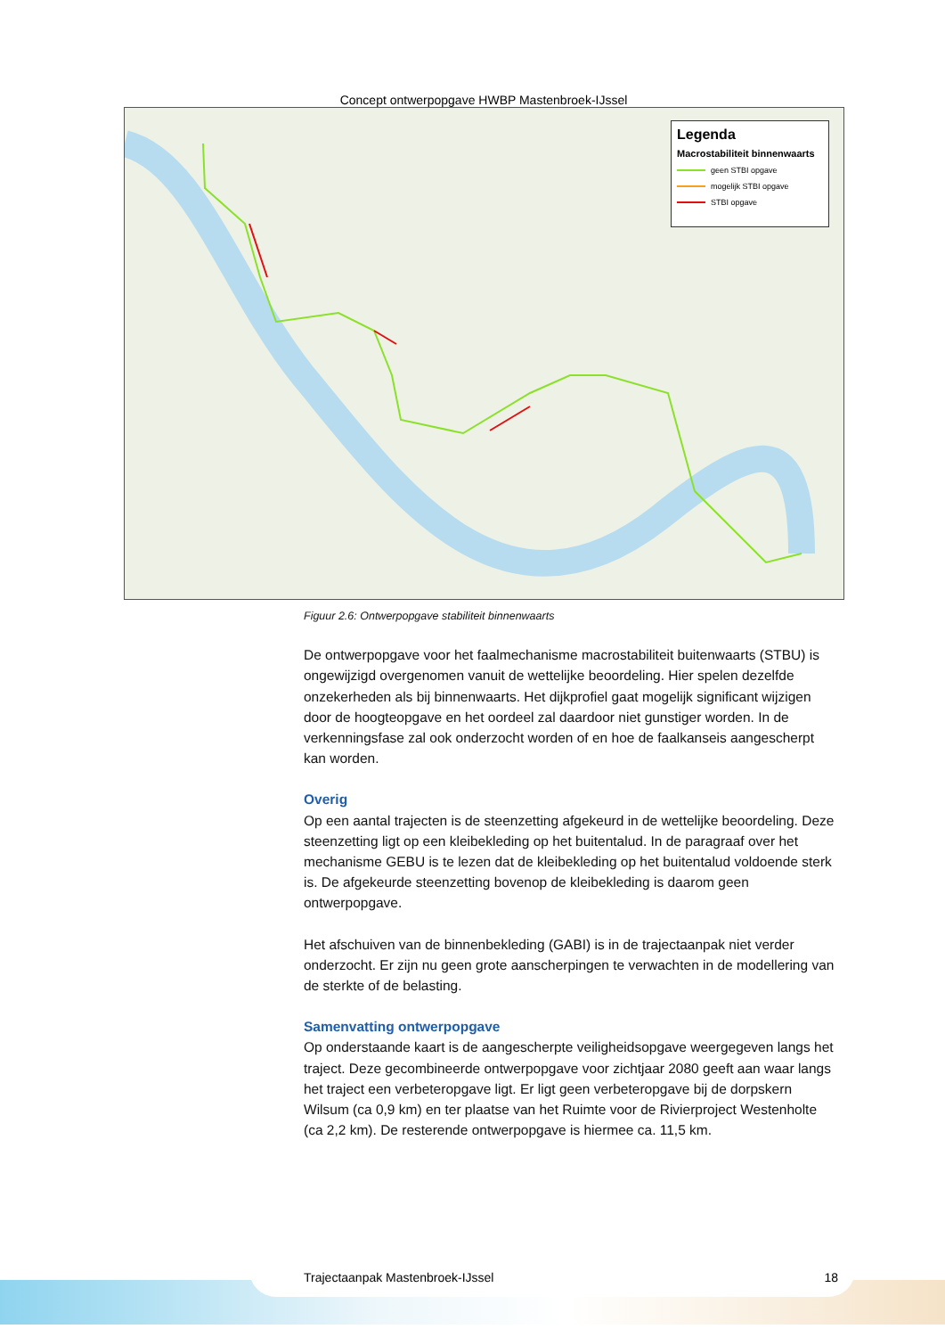Concept ontwerpopgave HWBP Mastenbroek-IJssel
Legenda
Macrostabiliteit binnenwaarts
geen STBI opgave
mogelijk STBI opgave
STBI opgave
Figuur 2.6: Ontwerpopgave stabiliteit binnenwaarts
De ontwerpopgave voor het faalmechanisme macrostabiliteit buitenwaarts (STBU) is ongewijzigd overgenomen vanuit de wettelijke beoordeling. Hier spelen dezelfde onzekerheden als bij binnenwaarts. Het dijkprofiel gaat mogelijk significant wijzigen door de hoogteopgave en het oordeel zal daardoor niet gunstiger worden. In de verkenningsfase zal ook onderzocht worden of en hoe de faalkanseis aangescherpt kan worden.
Overig
Op een aantal trajecten is de steenzetting afgekeurd in de wettelijke beoordeling. Deze steenzetting ligt op een kleibekleding op het buitentalud. In de paragraaf over het mechanisme GEBU is te lezen dat de kleibekleding op het buitentalud voldoende sterk is. De afgekeurde steenzetting bovenop de kleibekleding is daarom geen ontwerpopgave.
Het afschuiven van de binnenbekleding (GABI) is in de trajectaanpak niet verder onderzocht. Er zijn nu geen grote aanscherpingen te verwachten in de modellering van de sterkte of de belasting.
Samenvatting ontwerpopgave
Op onderstaande kaart is de aangescherpte veiligheidsopgave weergegeven langs het traject. Deze gecombineerde ontwerpopgave voor zichtjaar 2080 geeft aan waar langs het traject een verbeteropgave ligt. Er ligt geen verbeteropgave bij de dorpskern Wilsum (ca 0,9 km) en ter plaatse van het Ruimte voor de Rivierproject Westenholte (ca 2,2 km). De resterende ontwerpopgave is hiermee ca. 11,5 km.
Trajectaanpak Mastenbroek-IJssel 18